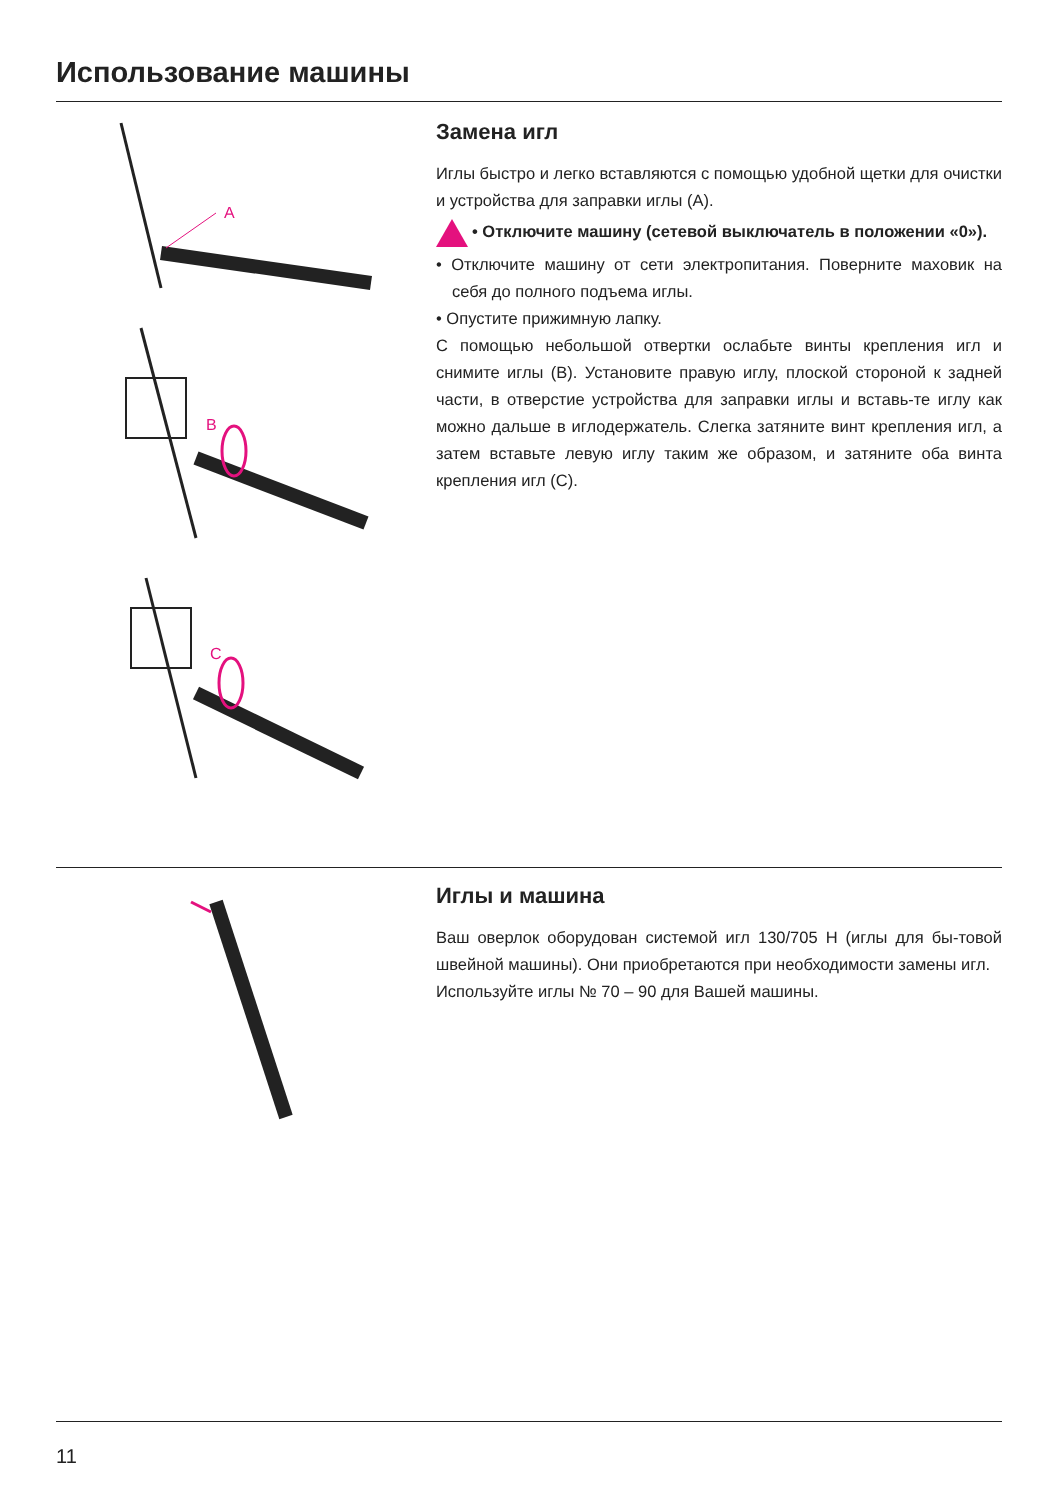Использование машины
A
B
C
Замена игл
Иглы быстро и легко вставляются с помощью удобной щетки для очистки и устройства для заправки иглы (A).
• Отключите машину (сетевой выключатель в положении «0»).
• Отключите машину от сети электропитания. Поверните маховик на себя до полного подъема иглы.
• Опустите прижимную лапку.
С помощью небольшой отвертки ослабьте винты крепления игл и снимите иглы (B). Установите правую иглу, плоской стороной к задней части, в отверстие устройства для заправки иглы и вставь-те иглу как можно дальше в иглодержатель. Слегка затяните винт крепления игл, а затем вставьте левую иглу таким же образом, и затяните оба винта крепления игл (C).
Иглы и машина
Ваш оверлок оборудован системой игл 130/705 H (иглы для бы-товой швейной машины). Они приобретаются при необходимости замены игл.
Используйте иглы № 70 – 90 для Вашей машины.
11